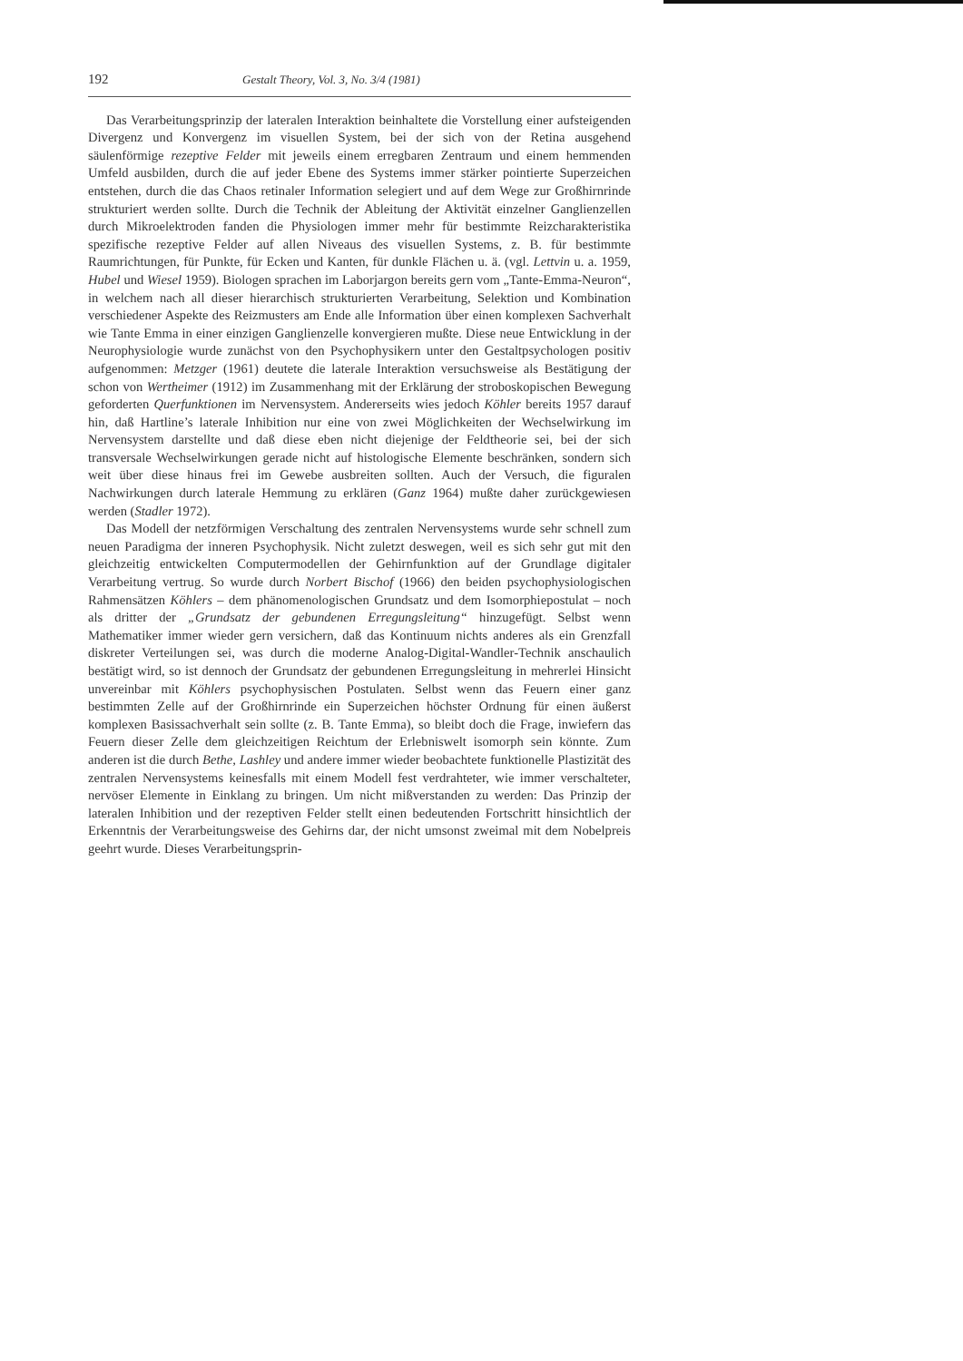192 Gestalt Theory, Vol. 3, No. 3/4 (1981)
Das Verarbeitungsprinzip der lateralen Interaktion beinhaltete die Vorstellung einer aufsteigenden Divergenz und Konvergenz im visuellen System, bei der sich von der Retina ausgehend säulenförmige rezeptive Felder mit jeweils einem erregbaren Zentraum und einem hemmenden Umfeld ausbilden, durch die auf jeder Ebene des Systems immer stärker pointierte Superzeichen entstehen, durch die das Chaos retinaler Information selegiert und auf dem Wege zur Großhirnrinde strukturiert werden sollte. Durch die Technik der Ableitung der Aktivität einzelner Ganglienzellen durch Mikroelektroden fanden die Physiologen immer mehr für bestimmte Reizcharakteristika spezifische rezeptive Felder auf allen Niveaus des visuellen Systems, z. B. für bestimmte Raumrichtungen, für Punkte, für Ecken und Kanten, für dunkle Flächen u. ä. (vgl. Lettvin u. a. 1959, Hubel und Wiesel 1959). Biologen sprachen im Laborjargon bereits gern vom „Tante-Emma-Neuron“, in welchem nach all dieser hierarchisch strukturierten Verarbeitung, Selektion und Kombination verschiedener Aspekte des Reizmusters am Ende alle Information über einen komplexen Sachverhalt wie Tante Emma in einer einzigen Ganglienzelle konvergieren mußte. Diese neue Entwicklung in der Neurophysiologie wurde zunächst von den Psychophysikern unter den Gestaltpsychologen positiv aufgenommen: Metzger (1961) deutete die laterale Interaktion versuchsweise als Bestätigung der schon von Wertheimer (1912) im Zusammenhang mit der Erklärung der stroboskopischen Bewegung geforderten Querfunktionen im Nervensystem. Andererseits wies jedoch Köhler bereits 1957 darauf hin, daß Hartline’s laterale Inhibition nur eine von zwei Möglichkeiten der Wechselwirkung im Nervensystem darstellte und daß diese eben nicht diejenige der Feldtheorie sei, bei der sich transversale Wechselwirkungen gerade nicht auf histologische Elemente beschränken, sondern sich weit über diese hinaus frei im Gewebe ausbreiten sollten. Auch der Versuch, die figuralen Nachwirkungen durch laterale Hemmung zu erklären (Ganz 1964) mußte daher zurückgewiesen werden (Stadler 1972).
Das Modell der netzförmigen Verschaltung des zentralen Nervensystems wurde sehr schnell zum neuen Paradigma der inneren Psychophysik. Nicht zuletzt deswegen, weil es sich sehr gut mit den gleichzeitig entwickelten Computermodellen der Gehirnfunktion auf der Grundlage digitaler Verarbeitung vertrug. So wurde durch Norbert Bischof (1966) den beiden psychophysiologischen Rahmensätzen Köhlers – dem phänomenologischen Grundsatz und dem Isomorphiepostulat – noch als dritter der „Grundsatz der gebundenen Erregungsleitung“ hinzugefügt. Selbst wenn Mathematiker immer wieder gern versichern, daß das Kontinuum nichts anderes als ein Grenzfall diskreter Verteilungen sei, was durch die moderne Analog-Digital-Wandler-Technik anschaulich bestätigt wird, so ist dennoch der Grundsatz der gebundenen Erregungsleitung in mehrerlei Hinsicht unvereinbar mit Köhlers psychophysischen Postulaten. Selbst wenn das Feuern einer ganz bestimmten Zelle auf der Großhirnrinde ein Superzeichen höchster Ordnung für einen äußerst komplexen Basissachverhalt sein sollte (z. B. Tante Emma), so bleibt doch die Frage, inwiefern das Feuern dieser Zelle dem gleichzeitigen Reichtum der Erlebniswelt isomorph sein könnte. Zum anderen ist die durch Bethe, Lashley und andere immer wieder beobachtete funktionelle Plastizität des zentralen Nervensystems keinesfalls mit einem Modell fest verdrahteter, wie immer verschalteter, nervöser Elemente in Einklang zu bringen. Um nicht mißverstanden zu werden: Das Prinzip der lateralen Inhibition und der rezeptiven Felder stellt einen bedeutenden Fortschritt hinsichtlich der Erkenntnis der Verarbeitungsweise des Gehirns dar, der nicht umsonst zweimal mit dem Nobelpreis geehrt wurde. Dieses Verarbeitungsprin-